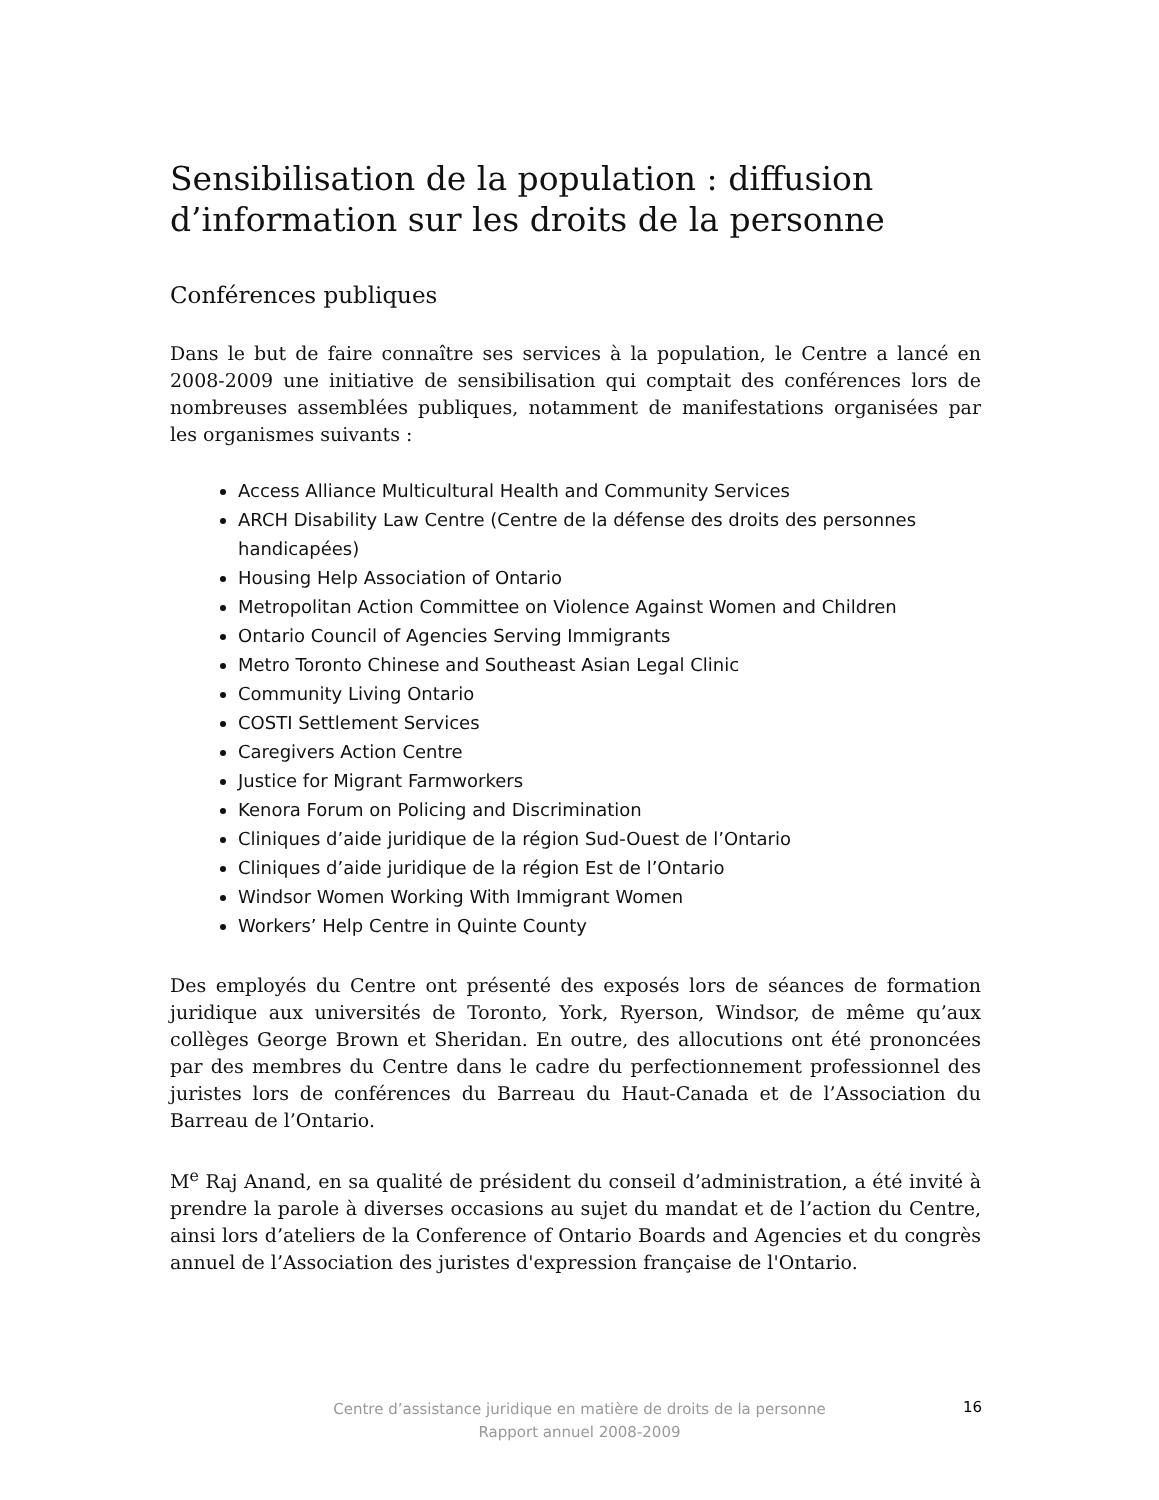Sensibilisation de la population : diffusion d’information sur les droits de la personne
Conférences publiques
Dans le but de faire connaître ses services à la population, le Centre a lancé en 2008-2009 une initiative de sensibilisation qui comptait des conférences lors de nombreuses assemblées publiques, notamment de manifestations organisées par les organismes suivants :
Access Alliance Multicultural Health and Community Services
ARCH Disability Law Centre (Centre de la défense des droits des personnes handicapées)
Housing Help Association of Ontario
Metropolitan Action Committee on Violence Against Women and Children
Ontario Council of Agencies Serving Immigrants
Metro Toronto Chinese and Southeast Asian Legal Clinic
Community Living Ontario
COSTI Settlement Services
Caregivers Action Centre
Justice for Migrant Farmworkers
Kenora Forum on Policing and Discrimination
Cliniques d’aide juridique de la région Sud-Ouest de l’Ontario
Cliniques d’aide juridique de la région Est de l’Ontario
Windsor Women Working With Immigrant Women
Workers’ Help Centre in Quinte County
Des employés du Centre ont présenté des exposés lors de séances de formation juridique aux universités de Toronto, York, Ryerson, Windsor, de même qu’aux collèges George Brown et Sheridan. En outre, des allocutions ont été prononcées par des membres du Centre dans le cadre du perfectionnement professionnel des juristes lors de conférences du Barreau du Haut-Canada et de l’Association du Barreau de l’Ontario.
M<sup>e</sup> Raj Anand, en sa qualité de président du conseil d’administration, a été invité à prendre la parole à diverses occasions au sujet du mandat et de l’action du Centre, ainsi lors d’ateliers de la Conference of Ontario Boards and Agencies et du congrès annuel de l’Association des juristes d'expression française de l'Ontario.
Centre d’assistance juridique en matière de droits de la personne
Rapport annuel 2008-2009
16